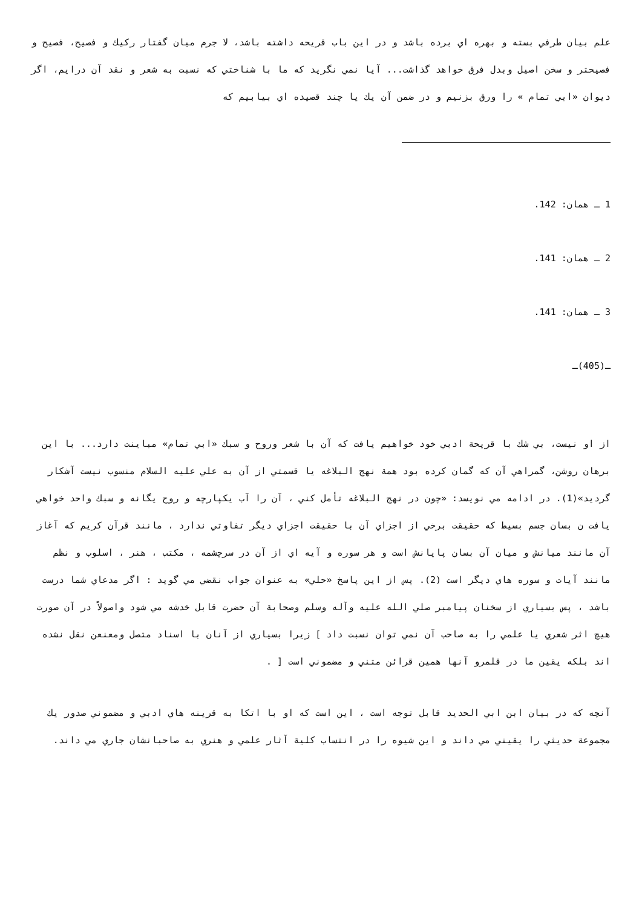علم بيان طرفي بسته و بهره اي برده باشد و در اين باب قريحه داشته باشد، لا جرم ميان گفتار ركيك و فصيح، فصيح و فصيحتر و سخن اصيل وبدل فرق خواهد گذاشت... آيا نمي نگريد كه ما با شناختي كه نسبت به شعر و نقد آن درايم، اگر ديوان «ابي تمام » را ورق بزنيم و در ضمن آن يك يا چند قصيده اي بيابيم كه
1 ـ همان: 142.
2 ـ همان: 141.
3 ـ همان: 141.
ـ(405)ـ
از او نيست، بي شك با قريحة ادبي خود خواهيم يافت كه آن با شعر وروح و سبك «ابي تمام» مباينت دارد... با اين برهان روشن، گمراهي آن كه گمان كرده بود همة نهج البلاغه يا قسمتي از آن به علي عليه السلام منسوب نيست آشكار گرديد»(1). در ادامه مي نويسد: «چون در نهج البلاغه تأمل كني ، آن را آب يكپارچه و روح يگانه و سبك واحد خواهي يافت ن بسان جسم بسيط كه حقيقت برخي از اجزاي آن با حقيقت اجزاي ديگر تفاوتي ندارد ، مانند قرآن كريم كه آغاز آن مانند ميانش و ميان آن بسان پايانش است و هر سوره و آيه اي از آن در سرچشمه ، مكتب ، هنر ، اسلوب و نظم مانند آيات و سوره هاي ديگر است (2). پس از اين پاسخ «حلي» به عنوان جواب نقضي مي گويد : اگر مدعاي شما درست باشد ، پس بسياري از سخنان پيامبر صلي الله عليه وآله وسلم وصحابة آن حضرت قابل خدشه مي شود واصولاً در آن صورت هيچ اثر شعري يا علمي را به صاحب آن نمي توان نسبت داد ] زيرا بسياري از آنان با اسناد متصل ومعنعن نقل نشده اند بلكه يقين ما در قلمرو آنها همين قرائن متني و مضموني است [ .
آنچه كه در بيان ابن ابي الحديد قابل توجه است ، اين است كه او با اتكا به قرينه هاي ادبي و مضموني صدور يك مجموعة حديثي را يقيني مي داند و اين شيوه را در انتساب كلية آثار علمي و هنري به صاحبانشان جاري مي داند.